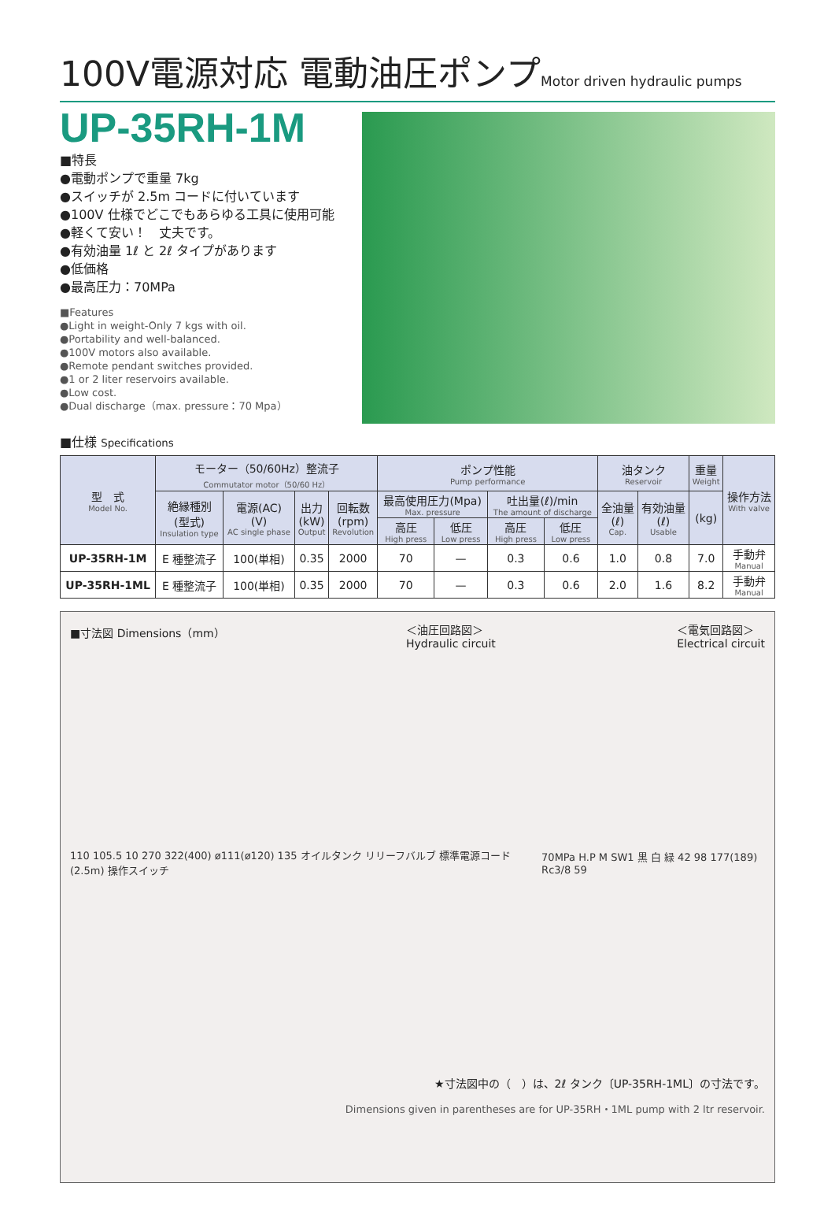100V電源対応 電動油圧ポンプMotor driven hydraulic pumps
UP-35RH-1M
■特長
●電動ポンプで重量 7kg
●スイッチが 2.5m コードに付いています
●100V 仕様でどこでもあらゆる工具に使用可能
●軽くて安い！　丈夫です。
●有効油量 1ℓ と 2ℓ タイプがあります
●低価格
●最高圧力：70MPa
■Features
●Light in weight-Only 7 kgs with oil.
●Portability and well-balanced.
●100V motors also available.
●Remote pendant switches provided.
●1 or 2 liter reservoirs available.
●Low cost.
●Dual discharge（max. pressure：70 Mpa）
■仕様 Specifications
| 型 式 Model No. | モーター（50/60Hz）整流子 Commutator motor（50/60 Hz） | | | | ポンプ性能 Pump performance | | | | 油タンク Reservoir | | 重量 Weight | 操作方法 With valve |
| --- | --- | --- | --- | --- | --- | --- | --- | --- | --- | --- | --- | --- |
| | 絶縁種別 (型式) Insulation type | 電源(AC) (V) AC single phase | 出力 (kW) Output | 回転数 (rpm) Revolution | 最高使用圧力(Mpa) Max. pressure | | 吐出量(ℓ)/min The amount of discharge | | 全油量 (ℓ) Cap. | 有効油量 (ℓ) Usable | (kg) | |
| | | | | | 高圧 High press | 低圧 Low press | 高圧 High press | 低圧 Low press | | | | |
| UP-35RH-1M | E 種整流子 | 100(単相) | 0.35 | 2000 | 70 | — | 0.3 | 0.6 | 1.0 | 0.8 | 7.0 | 手動弁 Manual |
| UP-35RH-1ML | E 種整流子 | 100(単相) | 0.35 | 2000 | 70 | — | 0.3 | 0.6 | 2.0 | 1.6 | 8.2 | 手動弁 Manual |
■寸法図 Dimensions（mm） ＜油圧回路図＞
Hydraulic circuit ＜電気回路図＞
Electrical circuit
110 105.5 10 270 322(400) ø111(ø120) 135 オイルタンク リリーフバルブ 標準電源コード(2.5m) 操作スイッチ
70MPa H.P M SW1 黒 白 緑 42 98 177(189) Rc3/8 59
★寸法図中の（　）は、2ℓ タンク〔UP-35RH-1ML〕の寸法です。
Dimensions given in parentheses are for UP-35RH・1ML pump with 2 ltr reservoir.